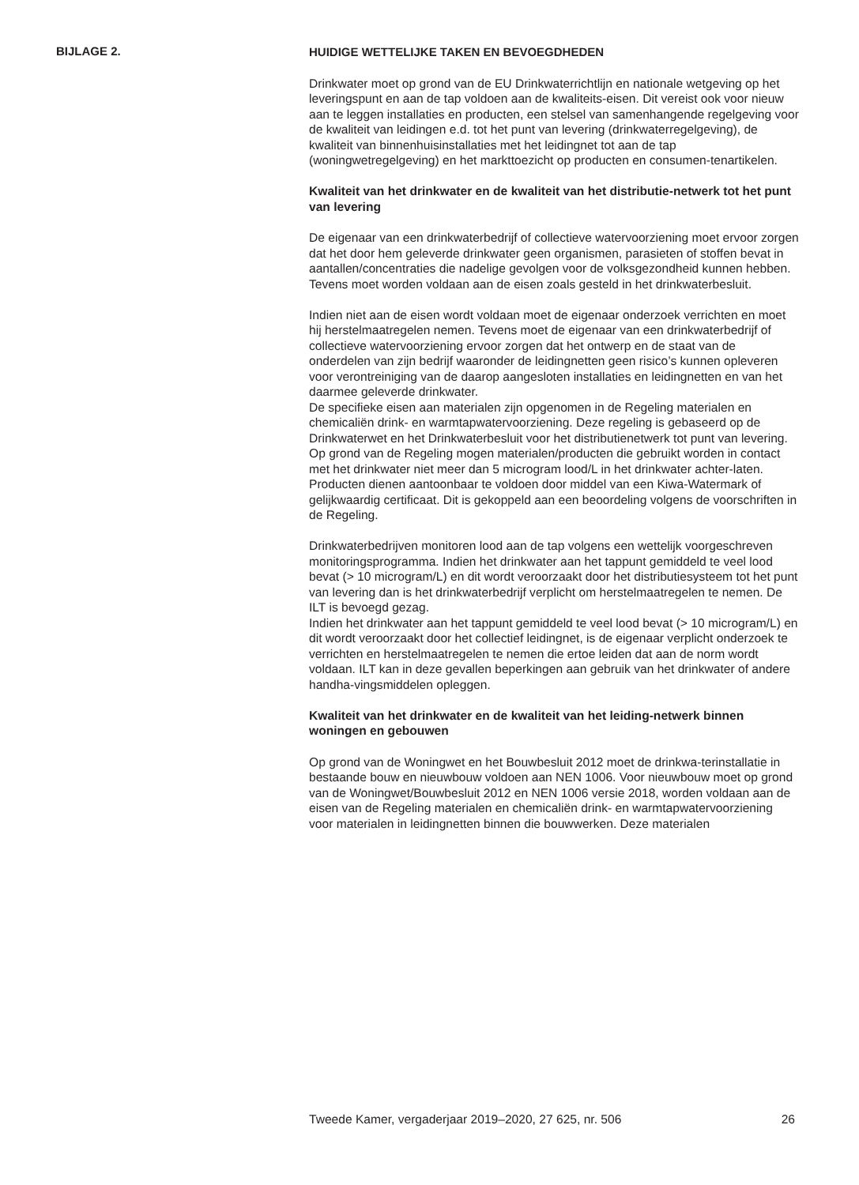BIJLAGE 2.
HUIDIGE WETTELIJKE TAKEN EN BEVOEGDHEDEN
Drinkwater moet op grond van de EU Drinkwaterrichtlijn en nationale wetgeving op het leveringspunt en aan de tap voldoen aan de kwaliteits-eisen. Dit vereist ook voor nieuw aan te leggen installaties en producten, een stelsel van samenhangende regelgeving voor de kwaliteit van leidingen e.d. tot het punt van levering (drinkwaterregelgeving), de kwaliteit van binnenhuisinstallaties met het leidingnet tot aan de tap (woningwetregelgeving) en het markttoezicht op producten en consumen-tenartikelen.
Kwaliteit van het drinkwater en de kwaliteit van het distributie-netwerk tot het punt van levering
De eigenaar van een drinkwaterbedrijf of collectieve watervoorziening moet ervoor zorgen dat het door hem geleverde drinkwater geen organismen, parasieten of stoffen bevat in aantallen/concentraties die nadelige gevolgen voor de volksgezondheid kunnen hebben. Tevens moet worden voldaan aan de eisen zoals gesteld in het drinkwaterbesluit.
Indien niet aan de eisen wordt voldaan moet de eigenaar onderzoek verrichten en moet hij herstelmaatregelen nemen. Tevens moet de eigenaar van een drinkwaterbedrijf of collectieve watervoorziening ervoor zorgen dat het ontwerp en de staat van de onderdelen van zijn bedrijf waaronder de leidingnetten geen risico’s kunnen opleveren voor verontreiniging van de daarop aangesloten installaties en leidingnetten en van het daarmee geleverde drinkwater.
De specifieke eisen aan materialen zijn opgenomen in de Regeling materialen en chemicaliën drink- en warmtapwatervoorziening. Deze regeling is gebaseerd op de Drinkwaterwet en het Drinkwaterbesluit voor het distributienetwerk tot punt van levering. Op grond van de Regeling mogen materialen/producten die gebruikt worden in contact met het drinkwater niet meer dan 5 microgram lood/L in het drinkwater achter-laten. Producten dienen aantoonbaar te voldoen door middel van een Kiwa-Watermark of gelijkwaardig certificaat. Dit is gekoppeld aan een beoordeling volgens de voorschriften in de Regeling.
Drinkwaterbedrijven monitoren lood aan de tap volgens een wettelijk voorgeschreven monitoringsprogramma. Indien het drinkwater aan het tappunt gemiddeld te veel lood bevat (> 10 microgram/L) en dit wordt veroorzaakt door het distributiesysteem tot het punt van levering dan is het drinkwaterbedrijf verplicht om herstelmaatregelen te nemen. De ILT is bevoegd gezag.
Indien het drinkwater aan het tappunt gemiddeld te veel lood bevat (> 10 microgram/L) en dit wordt veroorzaakt door het collectief leidingnet, is de eigenaar verplicht onderzoek te verrichten en herstelmaatregelen te nemen die ertoe leiden dat aan de norm wordt voldaan. ILT kan in deze gevallen beperkingen aan gebruik van het drinkwater of andere handha-vingsmiddelen opleggen.
Kwaliteit van het drinkwater en de kwaliteit van het leiding-netwerk binnen woningen en gebouwen
Op grond van de Woningwet en het Bouwbesluit 2012 moet de drinkwa-terinstallatie in bestaande bouw en nieuwbouw voldoen aan NEN 1006. Voor nieuwbouw moet op grond van de Woningwet/Bouwbesluit 2012 en NEN 1006 versie 2018, worden voldaan aan de eisen van de Regeling materialen en chemicaliën drink- en warmtapwatervoorziening voor materialen in leidingnetten binnen die bouwwerken. Deze materialen
Tweede Kamer, vergaderjaar 2019–2020, 27 625, nr. 506 26